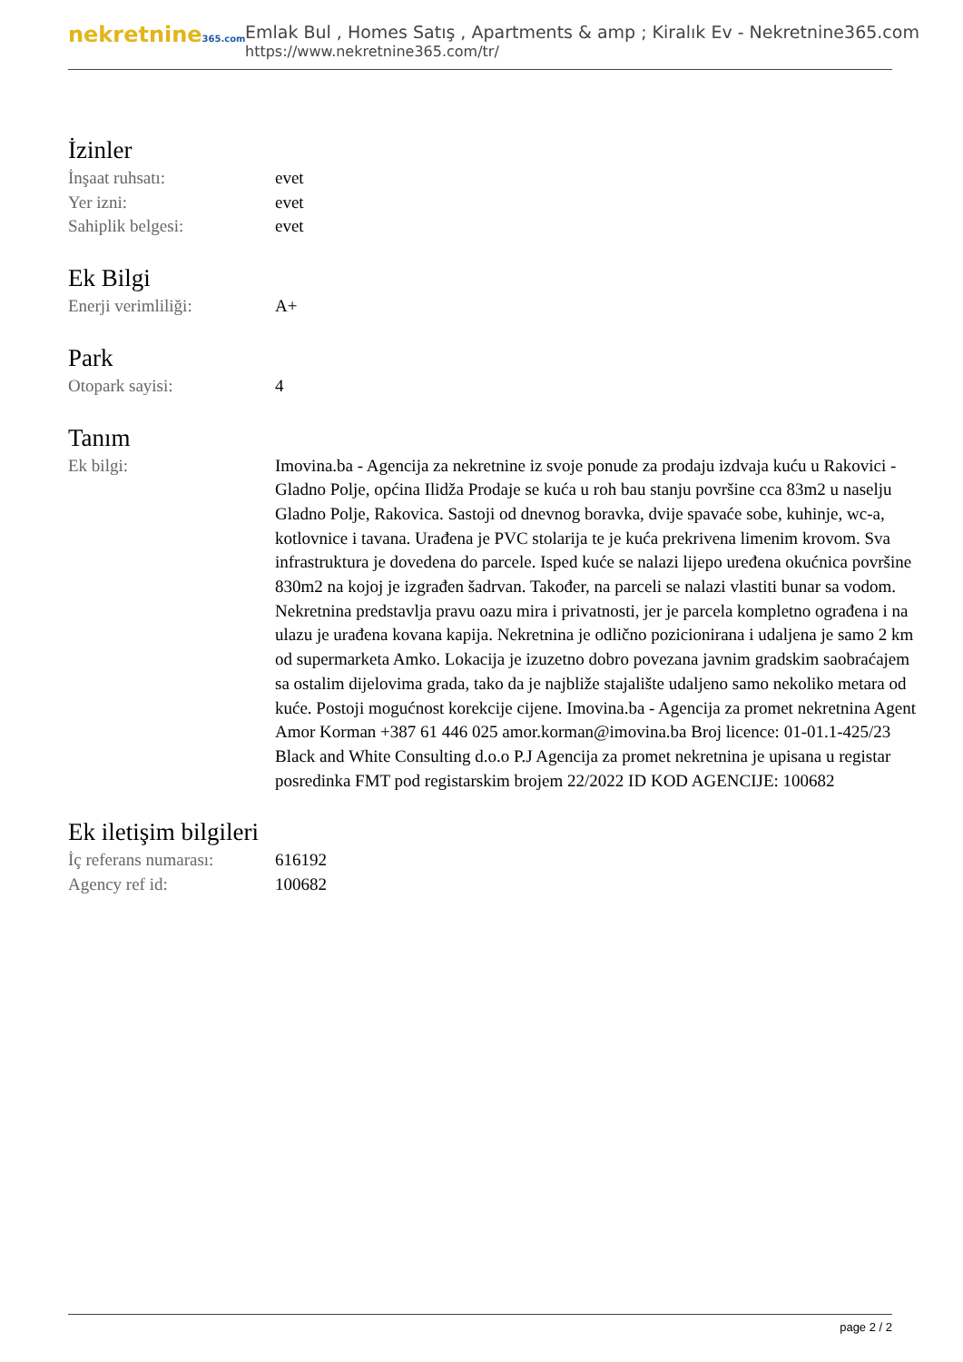nekretnine365.com
Emlak Bul , Homes Satış , Apartments & amp ; Kiralık Ev - Nekretnine365.com
https://www.nekretnine365.com/tr/
İzinler
| İnşaat ruhsatı: | evet |
| Yer izni: | evet |
| Sahiplik belgesi: | evet |
Ek Bilgi
| Enerji verimliliği: | A+ |
Park
| Otopark sayisi: | 4 |
Tanım
| Ek bilgi: | Imovina.ba - Agencija za nekretnine iz svoje ponude za prodaju izdvaja kuću u Rakovici - Gladno Polje, općina Ilidža Prodaje se kuća u roh bau stanju površine cca 83m2 u naselju Gladno Polje, Rakovica. Sastoji od dnevnog boravka, dvije spavaće sobe, kuhinje, wc-a, kotlovnice i tavana. Urađena je PVC stolarija te je kuća prekrivena limenim krovom. Sva infrastruktura je dovedena do parcele. Isped kuće se nalazi lijepo uređena okućnica površine 830m2 na kojoj je izgrađen šadrvan. Također, na parceli se nalazi vlastiti bunar sa vodom. Nekretnina predstavlja pravu oazu mira i privatnosti, jer je parcela kompletno ograđena i na ulazu je urađena kovana kapija. Nekretnina je odlično pozicionirana i udaljena je samo 2 km od supermarketa Amko. Lokacija je izuzetno dobro povezana javnim gradskim saobraćajem sa ostalim dijelovima grada, tako da je najbliže stajalište udaljeno samo nekoliko metara od kuće. Postoji mogućnost korekcije cijene. Imovina.ba - Agencija za promet nekretnina Agent Amor Korman +387 61 446 025 amor.korman@imovina.ba Broj licence: 01-01.1-425/23 Black and White Consulting d.o.o P.J Agencija za promet nekretnina je upisana u registar posredinka FMT pod registarskim brojem 22/2022 ID KOD AGENCIJE: 100682 |
Ek iletişim bilgileri
| İç referans numarası: | 616192 |
| Agency ref id: | 100682 |
page 2 / 2